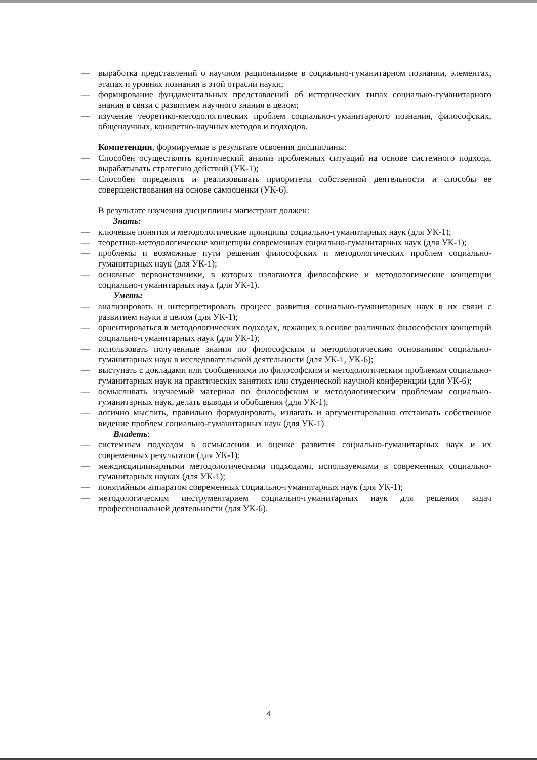— выработка представлений о научном рационализме в социально-гуманитарном познании, элементах, этапах и уровнях познания в этой отрасли науки;
— формирование фундаментальных представлений об исторических типах социально-гуманитарного знания в связи с развитием научного знания в целом;
— изучение теоретико-методологических проблем социально-гуманитарного познания, философских, общенаучных, конкретно-научных методов и подходов.
Компетенции, формируемые в результате освоения дисциплины:
— Способен осуществлять критический анализ проблемных ситуаций на основе системного подхода, вырабатывать стратегию действий (УК-1);
— Способен определять и реализовывать приоритеты собственной деятельности и способы ее совершенствования на основе самооценки (УК-6).
В результате изучения дисциплины магистрант должен:
Знать:
— ключевые понятия и методологические принципы социально-гуманитарных наук (для УК-1);
— теоретико-методологические концепции современных социально-гуманитарных наук (для УК-1);
— проблемы и возможные пути решения философских и методологических проблем социально-гуманитарных наук (для УК-1);
— основные первоисточники, в которых излагаются философские и методологические концепции социально-гуманитарных наук (для УК-1).
Уметь:
— анализировать и интерпретировать процесс развития социально-гуманитарных наук в их связи с развитием науки в целом (для УК-1);
— ориентироваться в методологических подходах, лежащих в основе различных философских концепций социально-гуманитарных наук (для УК-1);
— использовать полученные знания по философским и методологическим основаниям социально-гуманитарных наук в исследовательской деятельности (для УК-1, УК-6);
— выступать с докладами или сообщениями по философским и методологическим проблемам социально-гуманитарных наук на практических занятиях или студенческой научной конференции (для УК-6);
— осмысливать изучаемый материал по философским и методологическим проблемам социально-гуманитарных наук, делать выводы и обобщения (для УК-1);
— логично мыслить, правильно формулировать, излагать и аргументированно отстаивать собственное видение проблем социально-гуманитарных наук (для УК-1).
Владеть:
— системным подходом в осмыслении и оценке развития социально-гуманитарных наук и их современных результатов (для УК-1);
— междисциплинарными методологическими подходами, используемыми в современных социально-гуманитарных науках (для УК-1);
— понятийным аппаратом современных социально-гуманитарных наук (для УК-1);
— методологическим инструментарием социально-гуманитарных наук для решения задач профессиональной деятельности (для УК-6).
4